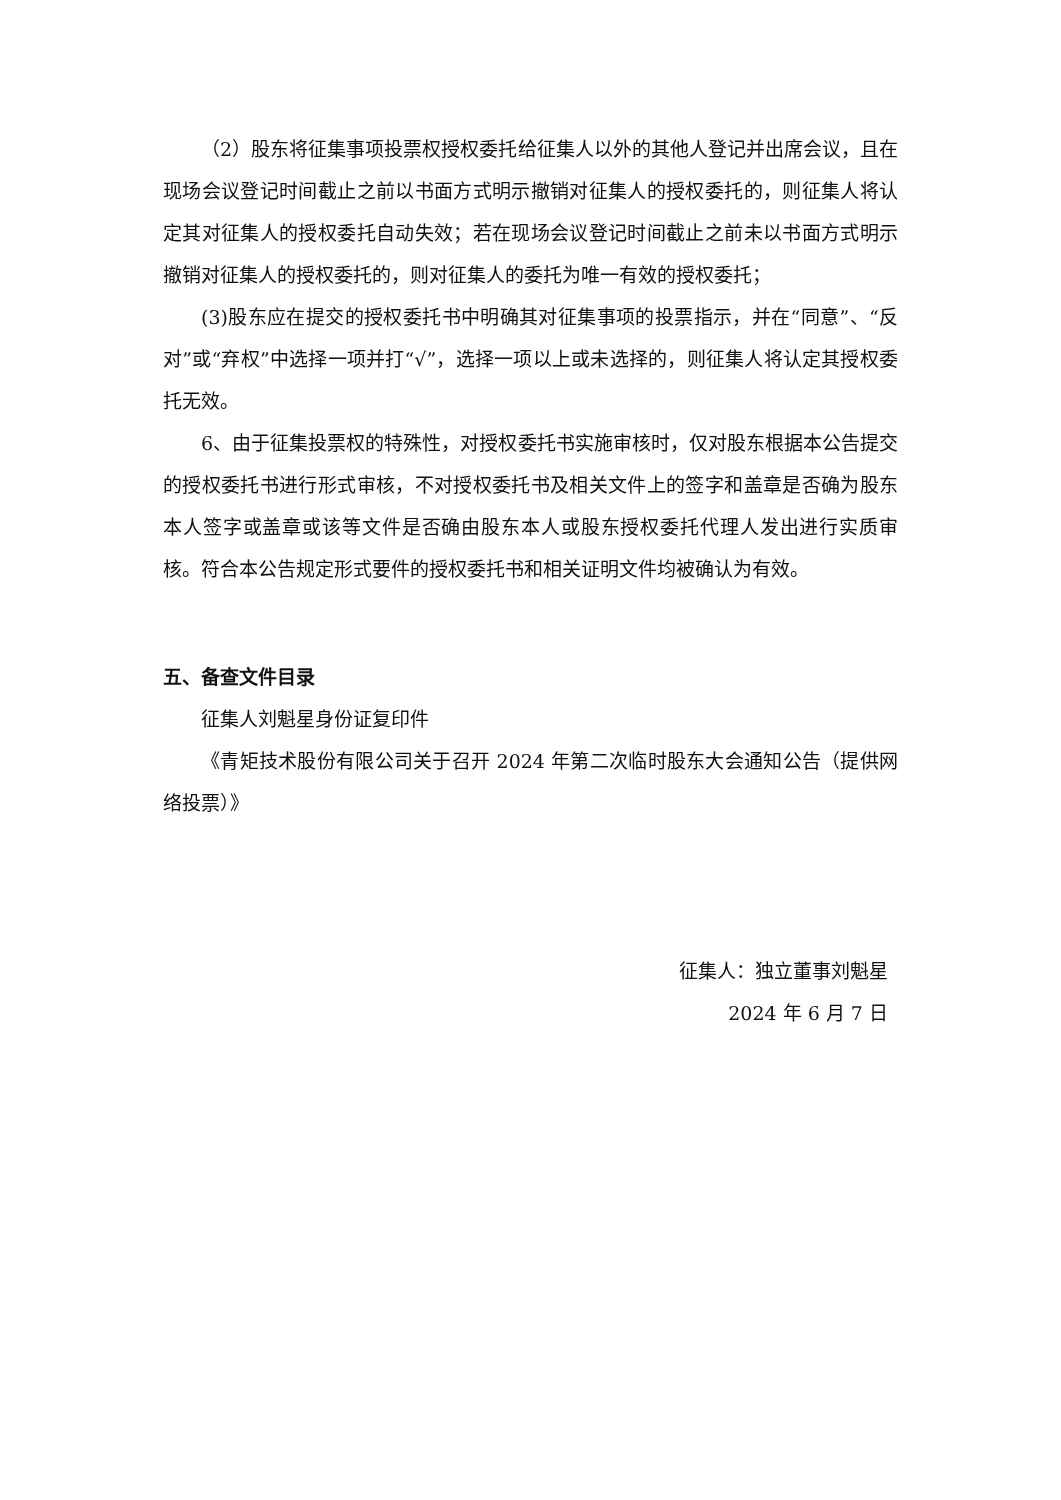（2）股东将征集事项投票权授权委托给征集人以外的其他人登记并出席会议，且在现场会议登记时间截止之前以书面方式明示撤销对征集人的授权委托的，则征集人将认定其对征集人的授权委托自动失效；若在现场会议登记时间截止之前未以书面方式明示撤销对征集人的授权委托的，则对征集人的委托为唯一有效的授权委托；
(3)股东应在提交的授权委托书中明确其对征集事项的投票指示，并在“同意”、“反对”或“弃权”中选择一项并打“√”，选择一项以上或未选择的，则征集人将认定其授权委托无效。
6、由于征集投票权的特殊性，对授权委托书实施审核时，仅对股东根据本公告提交的授权委托书进行形式审核，不对授权委托书及相关文件上的签字和盖章是否确为股东本人签字或盖章或该等文件是否确由股东本人或股东授权委托代理人发出进行实质审核。符合本公告规定形式要件的授权委托书和相关证明文件均被确认为有效。
五、备查文件目录
征集人刘魁星身份证复印件
《青矩技术股份有限公司关于召开 2024 年第二次临时股东大会通知公告（提供网络投票）》
征集人：独立董事刘魁星
2024 年 6 月 7 日